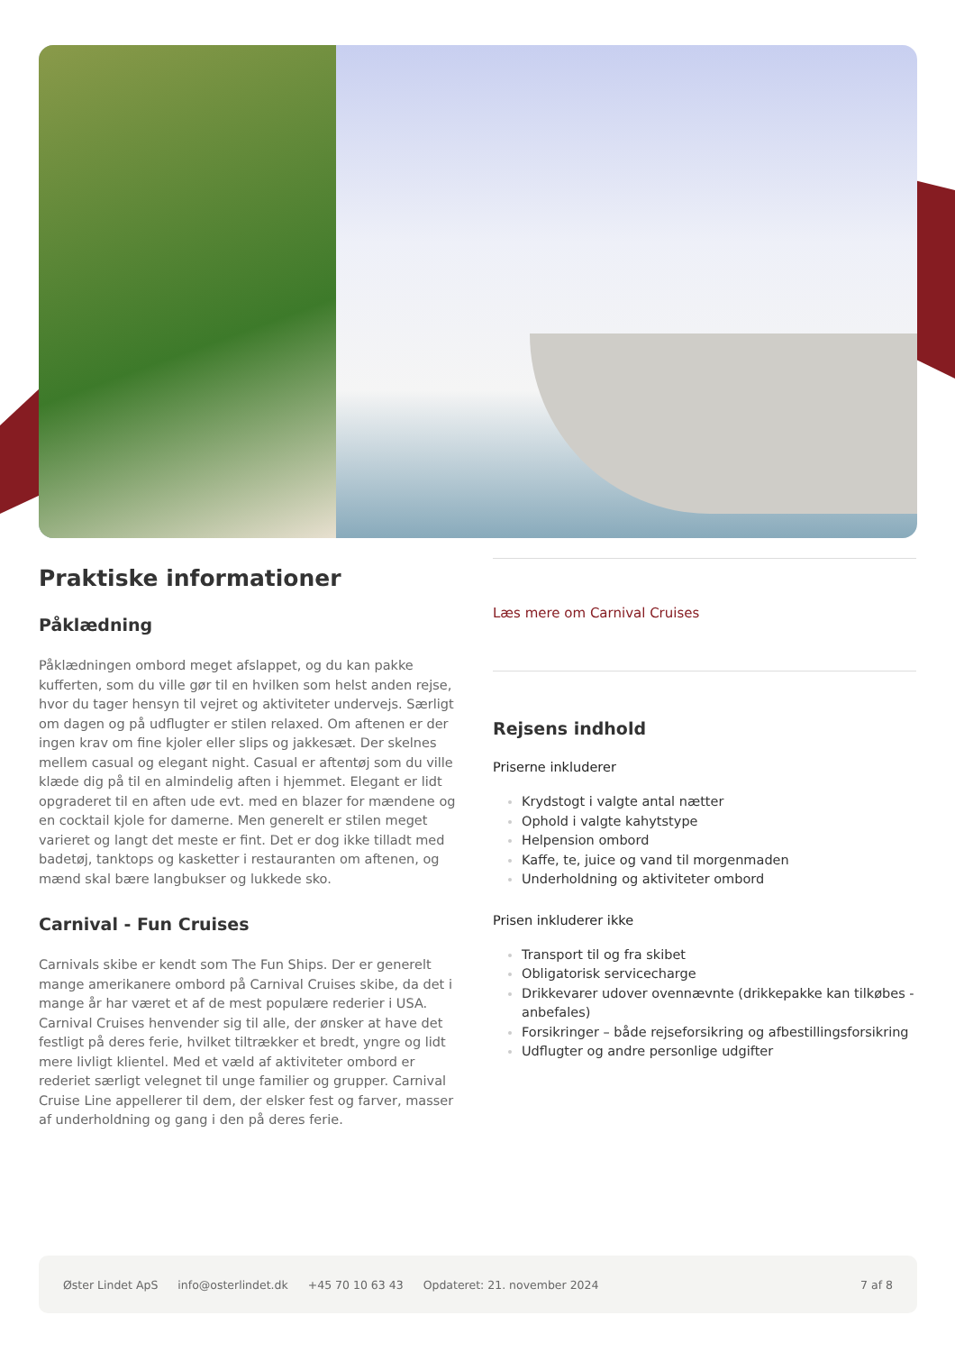Praktiske informationer
Påklædning
Påklædningen ombord meget afslappet, og du kan pakke kufferten, som du ville gør til en hvilken som helst anden rejse, hvor du tager hensyn til vejret og aktiviteter undervejs. Særligt om dagen og på udflugter er stilen relaxed. Om aftenen er der ingen krav om fine kjoler eller slips og jakkesæt. Der skelnes mellem casual og elegant night. Casual er aftentøj som du ville klæde dig på til en almindelig aften i hjemmet. Elegant er lidt opgraderet til en aften ude evt. med en blazer for mændene og en cocktail kjole for damerne. Men generelt er stilen meget varieret og langt det meste er fint. Det er dog ikke tilladt med badetøj, tanktops og kasketter i restauranten om aftenen, og mænd skal bære langbukser og lukkede sko.
Carnival - Fun Cruises
Carnivals skibe er kendt som The Fun Ships. Der er generelt mange amerikanere ombord på Carnival Cruises skibe, da det i mange år har været et af de mest populære rederier i USA. Carnival Cruises henvender sig til alle, der ønsker at have det festligt på deres ferie, hvilket tiltrækker et bredt, yngre og lidt mere livligt klientel. Med et væld af aktiviteter ombord er rederiet særligt velegnet til unge familier og grupper. Carnival Cruise Line appellerer til dem, der elsker fest og farver, masser af underholdning og gang i den på deres ferie.
Læs mere om Carnival Cruises
Rejsens indhold
Priserne inkluderer
Krydstogt i valgte antal nætter
Ophold i valgte kahytstype
Helpension ombord
Kaffe, te, juice og vand til morgenmaden
Underholdning og aktiviteter ombord
Prisen inkluderer ikke
Transport til og fra skibet
Obligatorisk servicecharge
Drikkevarer udover ovennævnte (drikkepakke kan tilkøbes - anbefales)
Forsikringer – både rejseforsikring og afbestillingsforsikring
Udflugter og andre personlige udgifter
Øster Lindet ApS info@osterlindet.dk +45 70 10 63 43 Opdateret: 21. november 2024 7 af 8